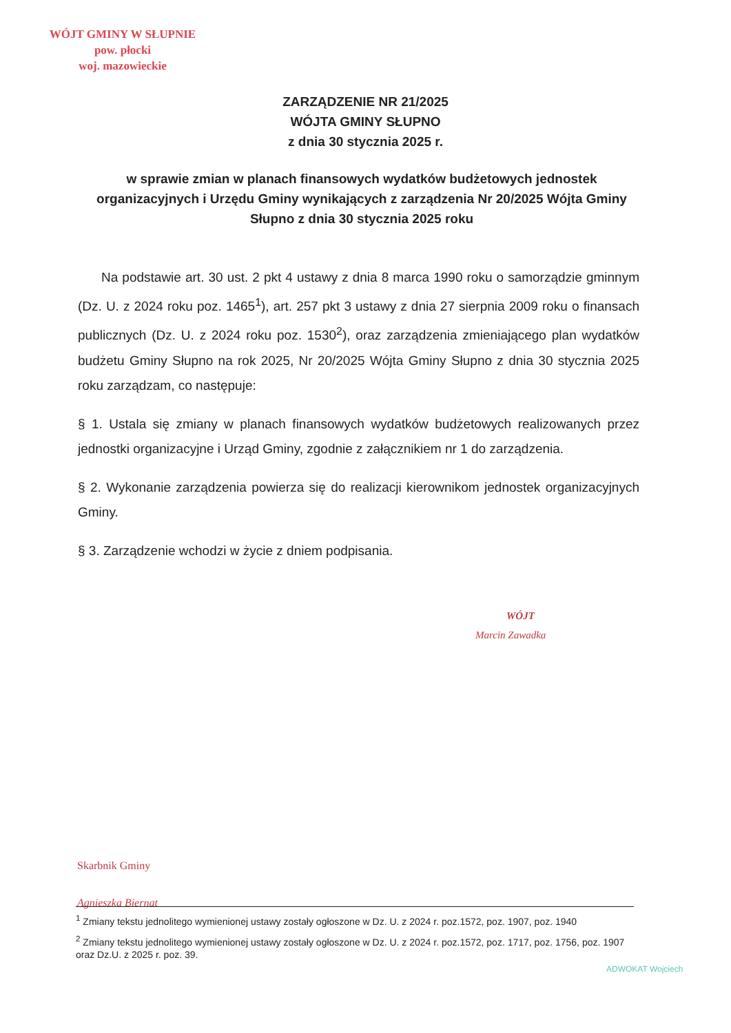WÓJT GMINY W SŁUPNIE
pow. płocki
woj. mazowieckie
ZARZĄDZENIE NR 21/2025
WÓJTA GMINY SŁUPNO
z dnia 30 stycznia 2025 r.
w sprawie zmian w planach finansowych wydatków budżetowych jednostek organizacyjnych i Urzędu Gminy wynikających z zarządzenia Nr 20/2025 Wójta Gminy Słupno z dnia 30 stycznia 2025 roku
Na podstawie art. 30 ust. 2 pkt 4 ustawy z dnia 8 marca 1990 roku o samorządzie gminnym (Dz. U. z 2024 roku poz. 1465<sup>1</sup>), art. 257 pkt 3 ustawy z dnia 27 sierpnia 2009 roku o finansach publicznych (Dz. U. z 2024 roku poz. 1530<sup>2</sup>), oraz zarządzenia zmieniającego plan wydatków budżetu Gminy Słupno na rok 2025, Nr 20/2025 Wójta Gminy Słupno z dnia 30 stycznia 2025 roku zarządzam, co następuje:
§ 1. Ustala się zmiany w planach finansowych wydatków budżetowych realizowanych przez jednostki organizacyjne i Urząd Gminy, zgodnie z załącznikiem nr 1 do zarządzenia.
§ 2. Wykonanie zarządzenia powierza się do realizacji kierownikom jednostek organizacyjnych Gminy.
§ 3. Zarządzenie wchodzi w życie z dniem podpisania.
WÓJT
Marcin Zawadka
Skarbnik Gminy
Agnieszka Biernat
<sup>1</sup> Zmiany tekstu jednolitego wymienionej ustawy zostały ogłoszone w Dz. U. z 2024 r. poz.1572, poz. 1907, poz. 1940
<sup>2</sup> Zmiany tekstu jednolitego wymienionej ustawy zostały ogłoszone w Dz. U. z 2024 r. poz.1572, poz. 1717, poz. 1756, poz. 1907 oraz Dz.U. z 2025 r. poz. 39.
ADWOKAT Wojciech